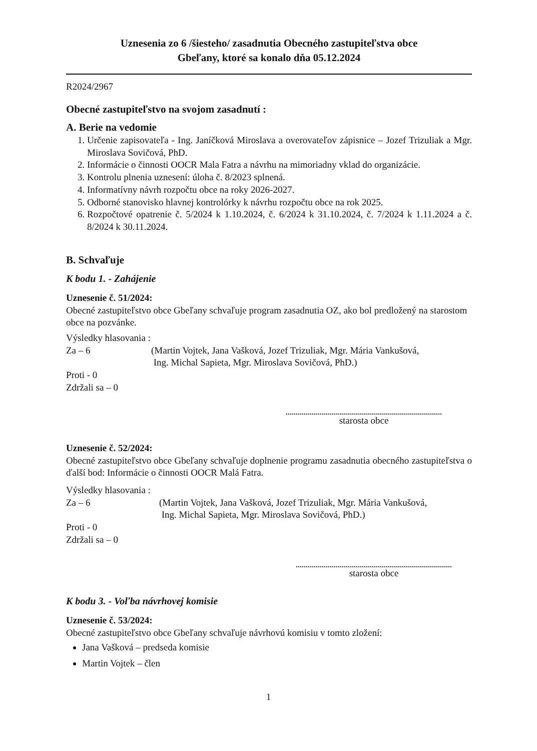Uznesenia zo 6 /šiesteho/ zasadnutia Obecného zastupiteľstva obce
Gbeľany, ktoré sa konalo dňa 05.12.2024
R2024/2967
Obecné zastupiteľstvo na svojom zasadnutí :
A. Berie na vedomie
1. Určenie zapisovateľa - Ing. Janíčková Miroslava a overovateľov zápisnice – Jozef Trizuliak a Mgr. Miroslava Sovičová, PhD.
2. Informácie o činnosti OOCR Mala Fatra a návrhu na mimoriadny vklad do organizácie.
3. Kontrolu plnenia uznesení: úloha č. 8/2023 splnená.
4. Informatívny návrh rozpočtu obce na roky 2026-2027.
5. Odborné stanovisko hlavnej kontrolórky k návrhu rozpočtu obce na rok 2025.
6. Rozpočtové opatrenie č. 5/2024 k 1.10.2024, č. 6/2024 k 31.10.2024, č. 7/2024 k 1.11.2024 a č. 8/2024 k 30.11.2024.
B. Schvaľuje
K bodu 1. - Zahájenie
Uznesenie č. 51/2024:
Obecné zastupiteľstvo obce Gbeľany schvaľuje program zasadnutia OZ, ako bol predložený na starostom obce na pozvánke.
Výsledky hlasovania :
Za – 6 (Martin Vojtek, Jana Vašková, Jozef Trizuliak, Mgr. Mária Vankušová,
Ing. Michal Sapieta, Mgr. Miroslava Sovičová, PhD.)
Proti - 0
Zdržali sa – 0
starosta obce
Uznesenie č. 52/2024:
Obecné zastupiteľstvo obce Gbeľany schvaľuje doplnenie programu zasadnutia obecného zastupiteľstva o ďalší bod: Informácie o činnosti OOCR Malá Fatra.
Výsledky hlasovania :
Za – 6 (Martin Vojtek, Jana Vašková, Jozef Trizuliak, Mgr. Mária Vankušová,
Ing. Michal Sapieta, Mgr. Miroslava Sovičová, PhD.)
Proti - 0
Zdržali sa – 0
starosta obce
K bodu 3. - Voľba návrhovej komisie
Uznesenie č. 53/2024:
Obecné zastupiteľstvo obce Gbeľany schvaľuje návrhovú komisiu v tomto zložení:
Jana Vašková – predseda komisie
Martin Vojtek – člen
1